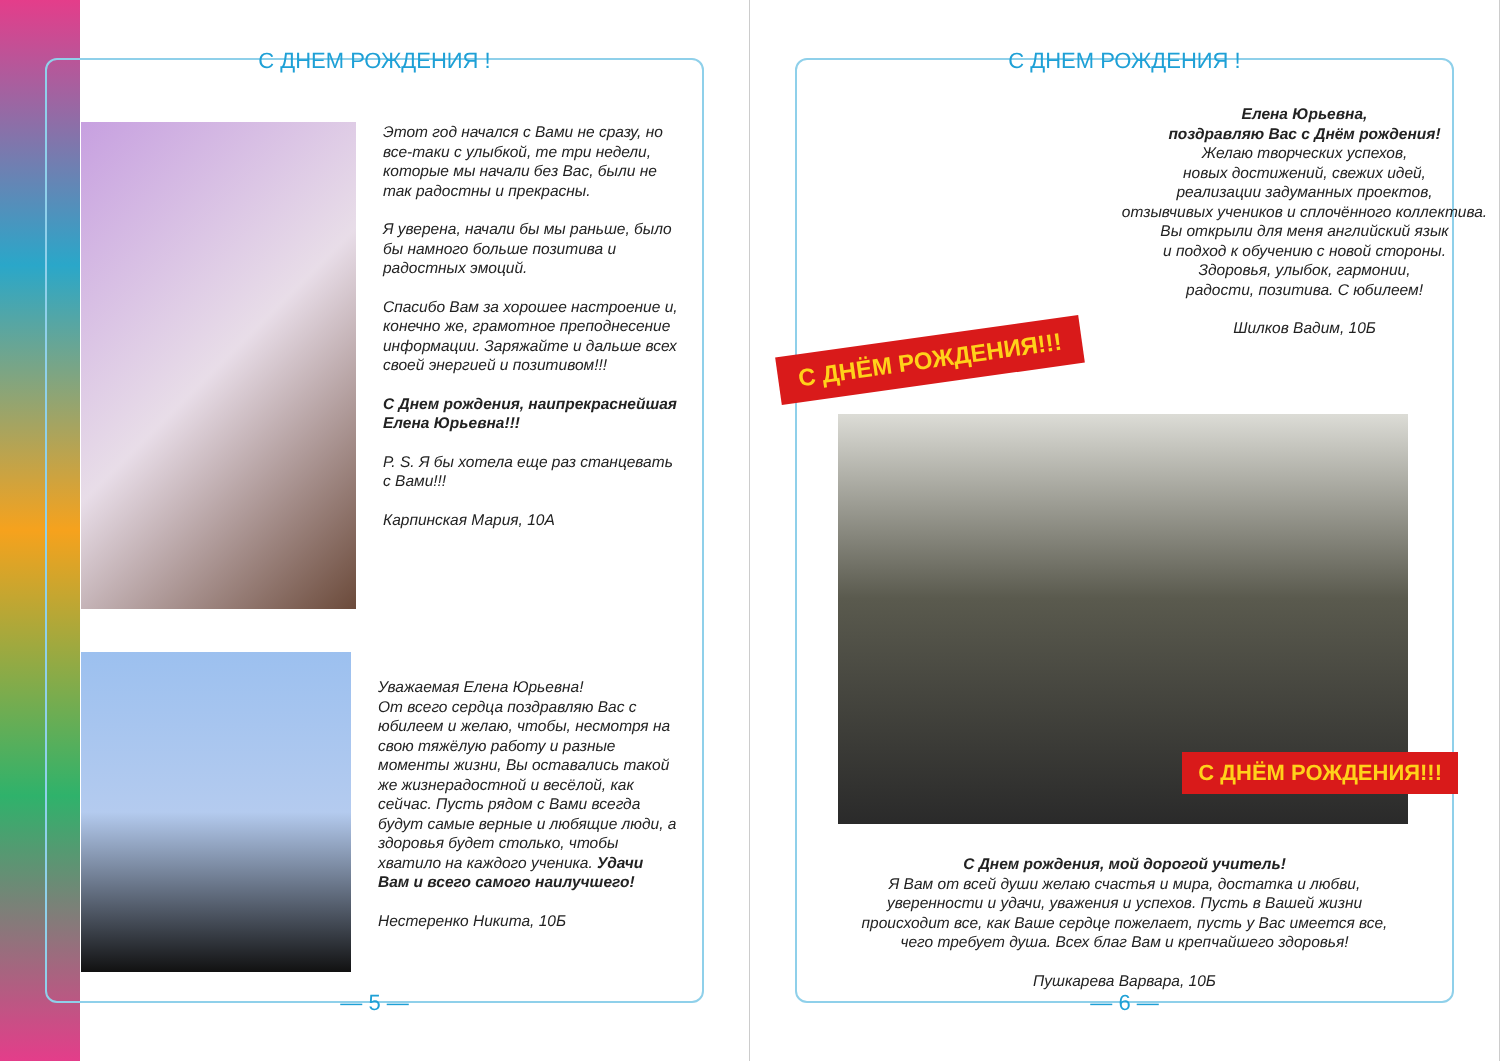С ДНЕМ РОЖДЕНИЯ !
Этот год начался с Вами не сразу, но все-таки с улыбкой, те три недели, которые мы начали без Вас, были не так радостны и прекрасны.
Я уверена, начали бы мы раньше, было бы намного больше позитива и радостных эмоций.
Спасибо Вам за хорошее настроение и, конечно же, грамотное преподнесение информации. Заряжайте и дальше всех своей энергией и позитивом!!!
С Днем рождения, наипрекраснейшая Елена Юрьевна!!!
P. S. Я бы хотела еще раз станцевать с Вами!!!
Карпинская Мария, 10А
Уважаемая Елена Юрьевна!
От всего сердца поздравляю Вас с юбилеем и желаю, чтобы, несмотря на свою тяжёлую работу и разные моменты жизни, Вы оставались такой же жизнерадостной и весёлой, как сейчас. Пусть рядом с Вами всегда будут самые верные и любящие люди, а здоровья будет столько, чтобы хватило на каждого ученика. Удачи Вам и всего самого наилучшего!
Нестеренко Никита, 10Б
— 5 —
С ДНЕМ РОЖДЕНИЯ !
С ДНЁМ РОЖДЕНИЯ!!!
Елена Юрьевна,
поздравляю Вас с Днём рождения!
Желаю творческих успехов,
новых достижений, свежих идей,
реализации задуманных проектов,
отзывчивых учеников и сплочённого коллектива.
Вы открыли для меня английский язык
и подход к обучению с новой стороны.
Здоровья, улыбок, гармонии,
радости, позитива. С юбилеем!
Шилков Вадим, 10Б
С ДНЁМ РОЖДЕНИЯ!!!
С Днем рождения, мой дорогой учитель!
Я Вам от всей души желаю счастья и мира, достатка и любви,
уверенности и удачи, уважения и успехов. Пусть в Вашей жизни
происходит все, как Ваше сердце пожелает, пусть у Вас имеется все,
чего требует душа. Всех благ Вам и крепчайшего здоровья!
Пушкарева Варвара, 10Б
— 6 —